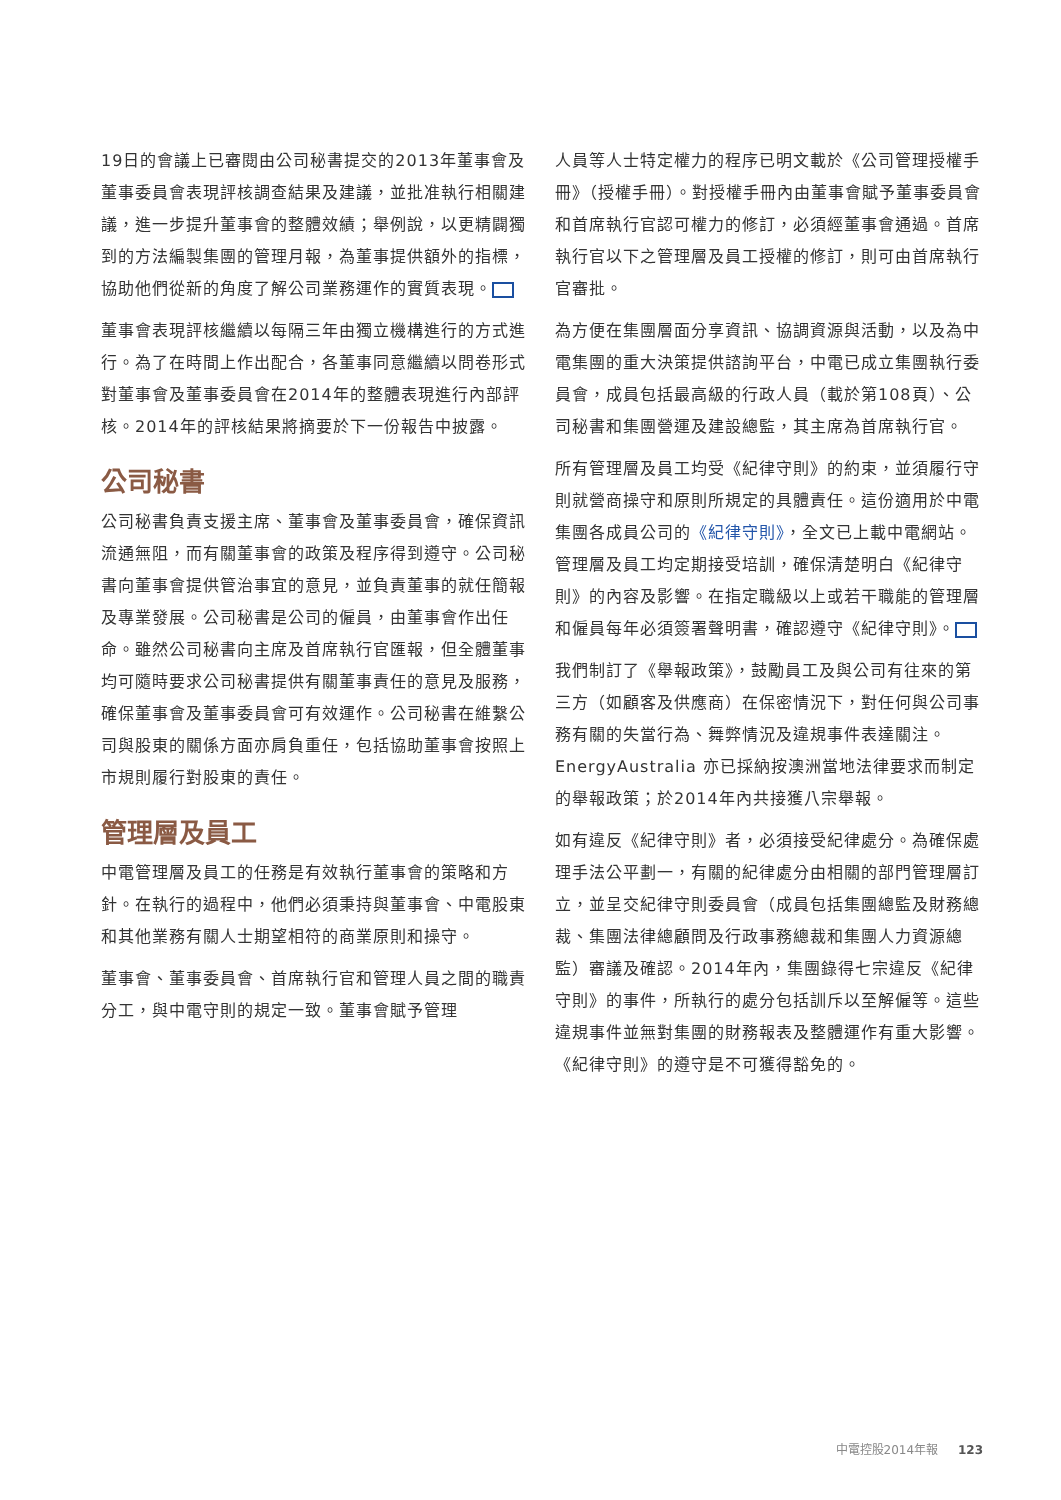19日的會議上已審閱由公司秘書提交的2013年董事會及董事委員會表現評核調查結果及建議，並批准執行相關建議，進一步提升董事會的整體效績；舉例說，以更精闢獨到的方法編製集團的管理月報，為董事提供額外的指標，協助他們從新的角度了解公司業務運作的實質表現。
董事會表現評核繼續以每隔三年由獨立機構進行的方式進行。為了在時間上作出配合，各董事同意繼續以問卷形式對董事會及董事委員會在2014年的整體表現進行內部評核。2014年的評核結果將摘要於下一份報告中披露。
公司秘書
公司秘書負責支援主席、董事會及董事委員會，確保資訊流通無阻，而有關董事會的政策及程序得到遵守。公司秘書向董事會提供管治事宜的意見，並負責董事的就任簡報及專業發展。公司秘書是公司的僱員，由董事會作出任命。雖然公司秘書向主席及首席執行官匯報，但全體董事均可隨時要求公司秘書提供有關董事責任的意見及服務，確保董事會及董事委員會可有效運作。公司秘書在維繫公司與股東的關係方面亦肩負重任，包括協助董事會按照上市規則履行對股東的責任。
管理層及員工
中電管理層及員工的任務是有效執行董事會的策略和方針。在執行的過程中，他們必須秉持與董事會、中電股東和其他業務有關人士期望相符的商業原則和操守。
董事會、董事委員會、首席執行官和管理人員之間的職責分工，與中電守則的規定一致。董事會賦予管理
人員等人士特定權力的程序已明文載於《公司管理授權手冊》（授權手冊）。對授權手冊內由董事會賦予董事委員會和首席執行官認可權力的修訂，必須經董事會通過。首席執行官以下之管理層及員工授權的修訂，則可由首席執行官審批。
為方便在集團層面分享資訊、協調資源與活動，以及為中電集團的重大決策提供諮詢平台，中電已成立集團執行委員會，成員包括最高級的行政人員（載於第108頁）、公司秘書和集團營運及建設總監，其主席為首席執行官。
所有管理層及員工均受《紀律守則》的約束，並須履行守則就營商操守和原則所規定的具體責任。這份適用於中電集團各成員公司的《紀律守則》，全文已上載中電網站。管理層及員工均定期接受培訓，確保清楚明白《紀律守則》的內容及影響。在指定職級以上或若干職能的管理層和僱員每年必須簽署聲明書，確認遵守《紀律守則》。
我們制訂了《舉報政策》，鼓勵員工及與公司有往來的第三方（如顧客及供應商）在保密情況下，對任何與公司事務有關的失當行為、舞弊情況及違規事件表達關注。EnergyAustralia 亦已採納按澳洲當地法律要求而制定的舉報政策；於2014年內共接獲八宗舉報。
如有違反《紀律守則》者，必須接受紀律處分。為確保處理手法公平劃一，有關的紀律處分由相關的部門管理層訂立，並呈交紀律守則委員會（成員包括集團總監及財務總裁、集團法律總顧問及行政事務總裁和集團人力資源總監）審議及確認。2014年內，集團錄得七宗違反《紀律守則》的事件，所執行的處分包括訓斥以至解僱等。這些違規事件並無對集團的財務報表及整體運作有重大影響。《紀律守則》的遵守是不可獲得豁免的。
中電控股2014年報 123